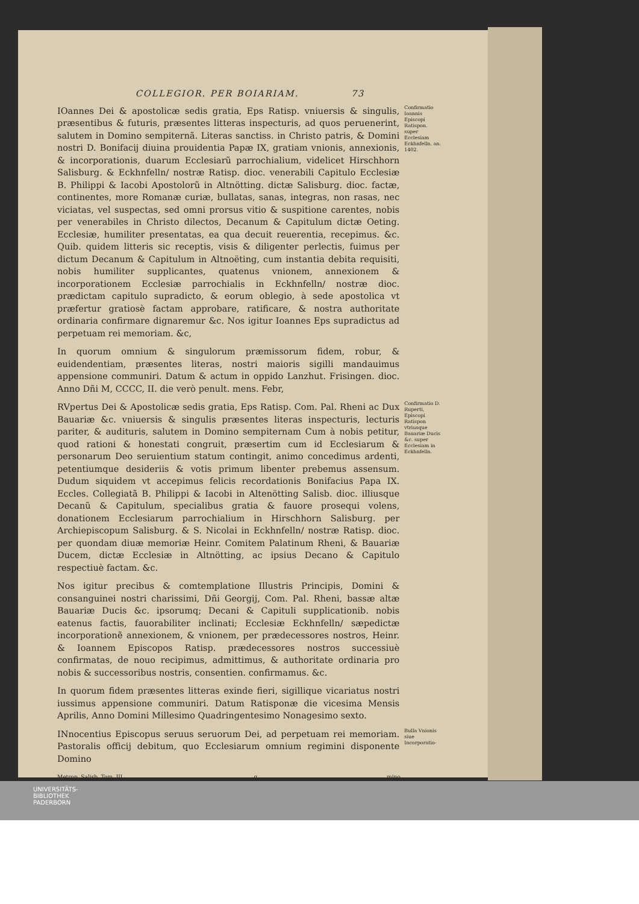COLLEGIOR. PER BOIARIAM. 73
IOannes Dei & apostolicæ sedis gratia, Eps Ratisp. vniuersis & singulis, præsentibus & futuris, præsentes litteras inspecturis, ad quos peruenerint, salutem in Domino sempiternã. Literas sanctiss. in Christo patris, & Domini nostri D. Bonifacij diuina prouidentia Papæ IX, gratiam vnionis, annexionis, & incorporationis, duarum Ecclesiarũ parrochialium, videlicet Hirschhorn Salisburg. & Eckhnfelln/ nostræ Ratisp. dioc. venerabili Capitulo Ecclesiæ B. Philippi & Iacobi Apostolorũ in Altnötting. dictæ Salisburg. dioc. factæ, continentes, more Romanæ curiæ, bullatas, sanas, integras, non rasas, nec viciatas, vel suspectas, sed omni prorsus vitio & suspitione carentes, nobis per venerabiles in Christo dilectos, Decanum & Capitulum dictæ Oeting. Ecclesiæ, humiliter presentatas, ea qua decuit reuerentia, recepimus. &c. Quib. quidem litteris sic receptis, visis & diligenter perlectis, fuimus per dictum Decanum & Capitulum in Altnoëting, cum instantia debita requisiti, nobis humiliter supplicantes, quatenus vnionem, annexionem & incorporationem Ecclesiæ parrochialis in Eckhnfelln/ nostræ dioc. prædictam capitulo supradicto, & eorum oblegio, à sede apostolica vt præfertur gratiosè factam approbare, ratificare, & nostra authoritate ordinaria confirmare dignaremur &c. Nos igitur Ioannes Eps supradictus ad perpetuam rei memoriam. &c,
In quorum omnium & singulorum præmissorum fidem, robur, & euidendentiam, præsentes literas, nostri maioris sigilli mandauimus appensione communiri. Datum & actum in oppido Lanzhut. Frisingen. dioc. Anno Dñi M, CCCC, II. die verò penult. mens. Febr,
Confirmatio Ioannis Episcopi Ratispon. super Ecclesiam Eckhnfelln. an. 1402.
RVpertus Dei & Apostolicæ sedis gratia, Eps Ratisp. Com. Pal. Rheni ac Dux Bauariæ &c. vniuersis & singulis præsentes literas inspecturis, lecturis pariter, & audituris, salutem in Domino sempiternam Cum à nobis petitur, quod rationi & honestati congruit, præsertim cum id Ecclesiarum & personarum Deo seruientium statum contingit, animo concedimus ardenti, petentiumque desideriis & votis primum libenter prebemus assensum. Dudum siquidem vt accepimus felicis recordationis Bonifacius Papa IX. Eccles. Collegiatã B. Philippi & Iacobi in Altenötting Salisb. dioc. illiusque Decanũ & Capitulum, specialibus gratia & fauore prosequi volens, donationem Ecclesiarum parrochialium in Hirschhorn Salisburg. per Archiepiscopum Salisburg. & S. Nicolai in Eckhnfelln/ nostræ Ratisp. dioc. per quondam diuæ memoriæ Heinr. Comitem Palatinum Rheni, & Bauariæ Ducem, dictæ Ecclesiæ in Altnötting, ac ipsius Decano & Capitulo respectiuè factam. &c.
Nos igitur precibus & comtemplatione Illustris Principis, Domini & consanguinei nostri charissimi, Dñi Georgij, Com. Pal. Rheni, bassæ altæ Bauariæ Ducis &c. ipsorumq; Decani & Capituli supplicationib. nobis eatenus factis, fauorabiliter inclinati; Ecclesiæ Eckhnfelln/ sæpedictæ incorporationẽ annexionem, & vnionem, per prædecessores nostros, Heinr. & Ioannem Episcopos Ratisp. prædecessores nostros successiuè confirmatas, de nouo recipimus, admittimus, & authoritate ordinaria pro nobis & successoribus nostris, consentien. confirmamus. &c.
In quorum fidem præsentes litteras exinde fieri, sigillique vicariatus nostri iussimus appensione communiri. Datum Ratisponæ die vicesima Mensis Aprilis, Anno Domini Millesimo Quadringentesimo Nonagesimo sexto.
Confirmatio D. Ruperti, Episcopi Ratispon vtriusque Bauariæ Ducis &c. super Ecclesiam in Eckhnfelln.
INnocentius Episcopus seruus seruorum Dei, ad perpetuam rei memoriam. Pastoralis officij debitum, quo Ecclesiarum omnium regimini disponente Domino
Bulla Vnionis siue Incorporatio-
Metrop. Salisb. Tom. III. g mino
UNIVERSITÄTS-
BIBLIOTHEK
PADERBORN